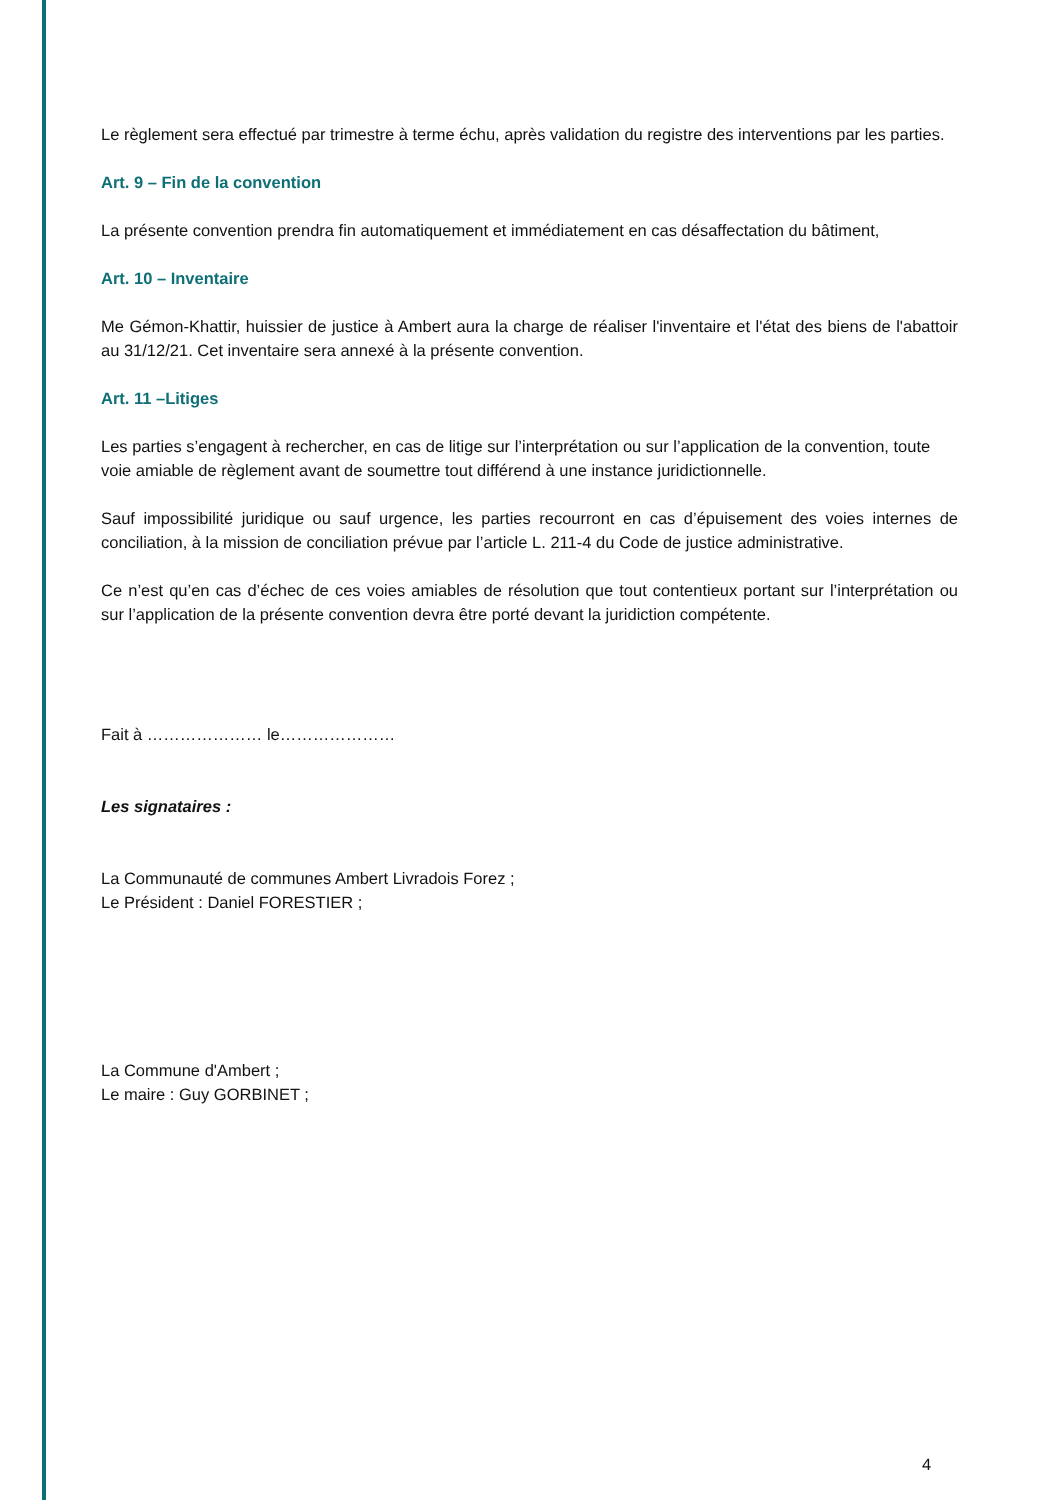Le règlement sera effectué par trimestre à terme échu, après validation du registre des interventions par les parties.
Art. 9 – Fin de la convention
La présente convention prendra fin automatiquement et immédiatement en cas désaffectation du bâtiment,
Art. 10 – Inventaire
Me Gémon-Khattir, huissier de justice à Ambert aura la charge de réaliser l'inventaire et l'état des biens de l'abattoir au 31/12/21. Cet inventaire sera annexé à la présente convention.
Art. 11 –Litiges
Les parties s’engagent à rechercher, en cas de litige sur l’interprétation ou sur l’application de la convention, toute voie amiable de règlement avant de soumettre tout différend à une instance juridictionnelle.
Sauf impossibilité juridique ou sauf urgence, les parties recourront en cas d’épuisement des voies internes de conciliation, à la mission de conciliation prévue par l’article L. 211-4 du Code de justice administrative.
Ce n’est qu’en cas d’échec de ces voies amiables de résolution que tout contentieux portant sur l’interprétation ou sur l’application de la présente convention devra être porté devant la juridiction compétente.
Fait à ………………… le…………………
Les signataires :
La Communauté de communes Ambert Livradois Forez ;
Le Président : Daniel FORESTIER ;
La Commune d'Ambert ;
Le maire : Guy GORBINET ;
4